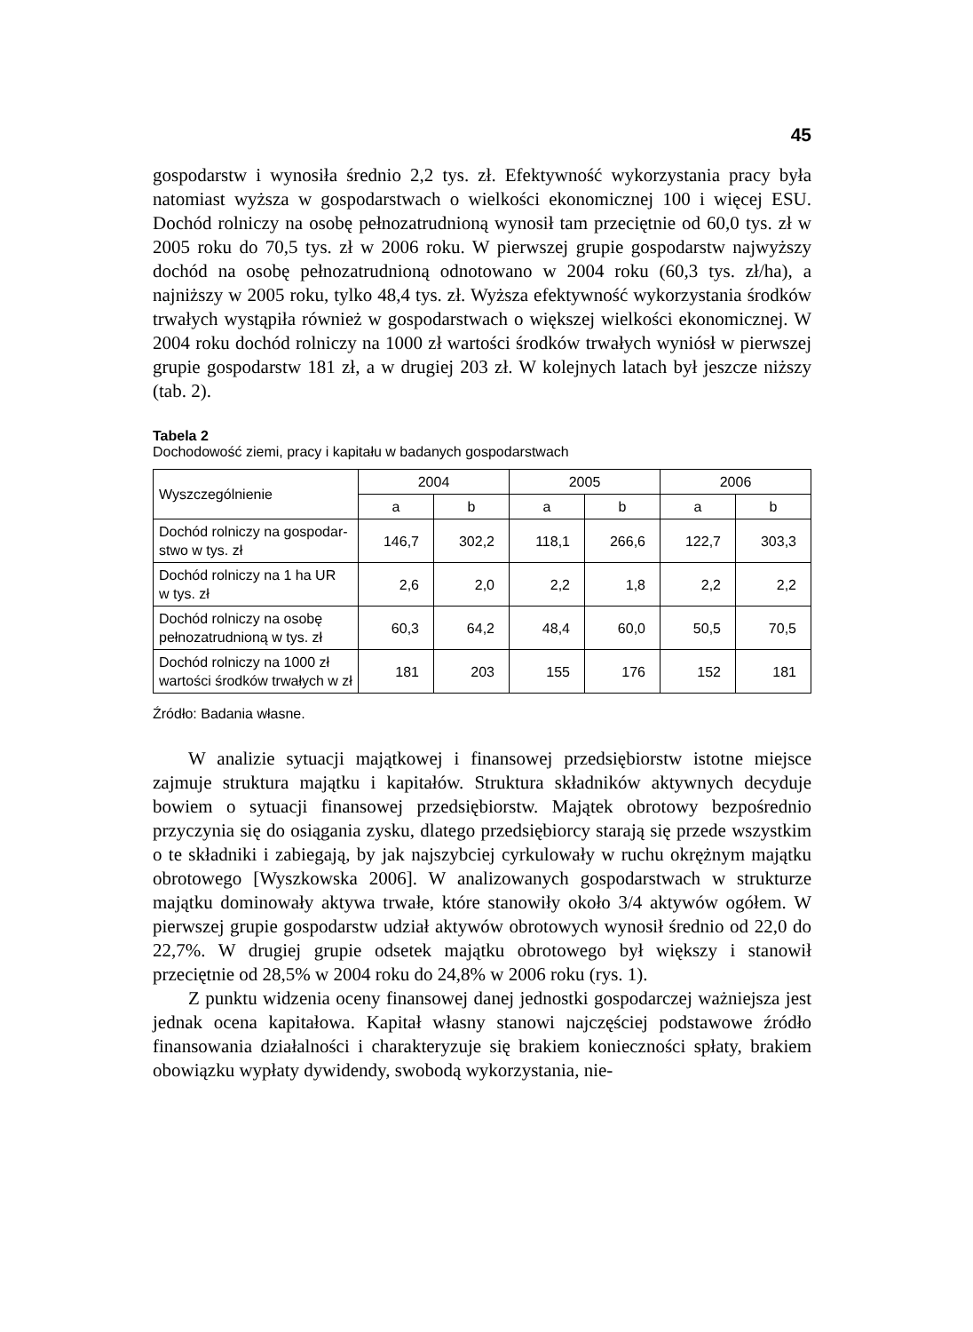45
gospodarstw i wynosiła średnio 2,2 tys. zł. Efektywność wykorzystania pracy była natomiast wyższa w gospodarstwach o wielkości ekonomicznej 100 i więcej ESU. Dochód rolniczy na osobę pełnozatrudnioną wynosił tam przeciętnie od 60,0 tys. zł w 2005 roku do 70,5 tys. zł w 2006 roku. W pierwszej grupie gospodarstw najwyższy dochód na osobę pełnozatrudnioną odnotowano w 2004 roku (60,3 tys. zł/ha), a najniższy w 2005 roku, tylko 48,4 tys. zł. Wyższa efektywność wykorzystania środków trwałych wystąpiła również w gospodarstwach o większej wielkości ekonomicznej. W 2004 roku dochód rolniczy na 1000 zł wartości środków trwałych wyniósł w pierwszej grupie gospodarstw 181 zł, a w drugiej 203 zł. W kolejnych latach był jeszcze niższy (tab. 2).
Tabela 2
Dochodowość ziemi, pracy i kapitału w badanych gospodarstwach
| Wyszczególnienie | 2004 | | 2005 | | 2006 | |
| --- | --- | --- | --- | --- | --- | --- |
| | a | b | a | b | a | b |
| Dochód rolniczy na gospodar- stwo w tys. zł | 146,7 | 302,2 | 118,1 | 266,6 | 122,7 | 303,3 |
| Dochód rolniczy na 1 ha UR w tys. zł | 2,6 | 2,0 | 2,2 | 1,8 | 2,2 | 2,2 |
| Dochód rolniczy na osobę pełnozatrudnioną w tys. zł | 60,3 | 64,2 | 48,4 | 60,0 | 50,5 | 70,5 |
| Dochód rolniczy na 1000 zł wartości środków trwałych w zł | 181 | 203 | 155 | 176 | 152 | 181 |
Źródło: Badania własne.
W analizie sytuacji majątkowej i finansowej przedsiębiorstw istotne miejsce zajmuje struktura majątku i kapitałów. Struktura składników aktywnych decyduje bowiem o sytuacji finansowej przedsiębiorstw. Majątek obrotowy bezpośrednio przyczynia się do osiągania zysku, dlatego przedsiębiorcy starają się przede wszystkim o te składniki i zabiegają, by jak najszybciej cyrkulowały w ruchu okrężnym majątku obrotowego [Wyszkowska 2006]. W analizowanych gospodarstwach w strukturze majątku dominowały aktywa trwałe, które stanowiły około 3/4 aktywów ogółem. W pierwszej grupie gospodarstw udział aktywów obrotowych wynosił średnio od 22,0 do 22,7%. W drugiej grupie odsetek majątku obrotowego był większy i stanowił przeciętnie od 28,5% w 2004 roku do 24,8% w 2006 roku (rys. 1).
Z punktu widzenia oceny finansowej danej jednostki gospodarczej ważniejsza jest jednak ocena kapitałowa. Kapitał własny stanowi najczęściej podstawowe źródło finansowania działalności i charakteryzuje się brakiem konieczności spłaty, brakiem obowiązku wypłaty dywidendy, swobodą wykorzystania, nie-